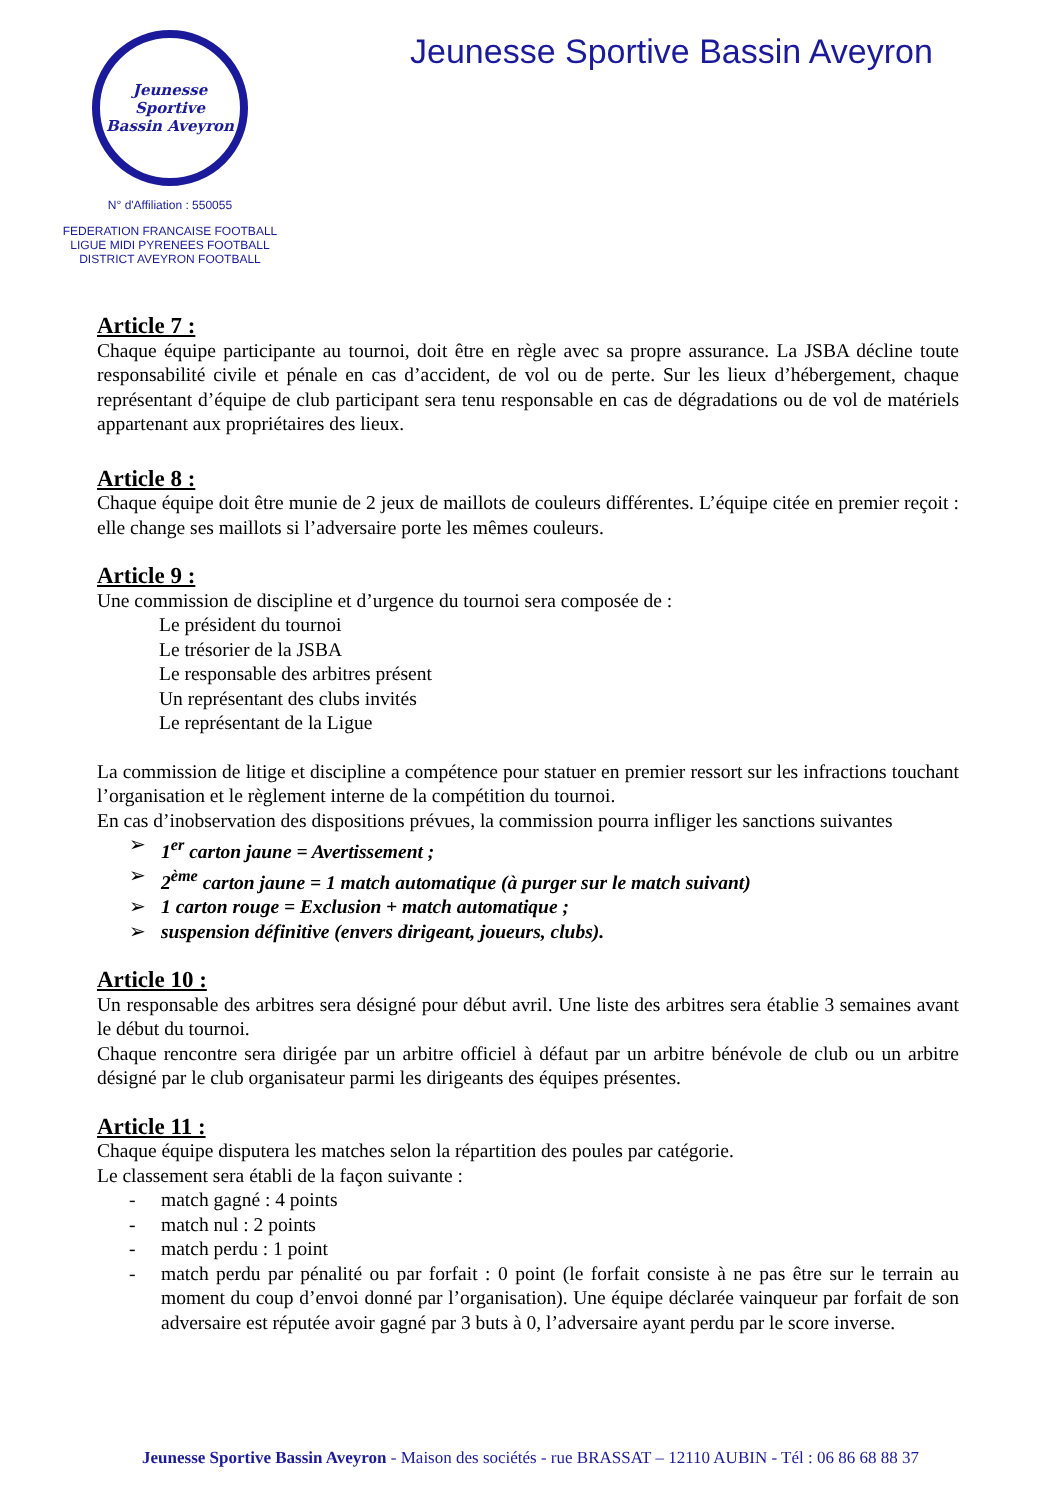Jeunesse Sportive
Bassin Aveyron
N° d'Affiliation : 550055
FEDERATION FRANCAISE FOOTBALL
LIGUE MIDI PYRENEES FOOTBALL
DISTRICT AVEYRON FOOTBALL
Jeunesse Sportive Bassin Aveyron
Article 7 :
Chaque équipe participante au tournoi, doit être en règle avec sa propre assurance. La JSBA décline toute responsabilité civile et pénale en cas d’accident, de vol ou de perte. Sur les lieux d’hébergement, chaque représentant d’équipe de club participant sera tenu responsable en cas de dégradations ou de vol de matériels appartenant aux propriétaires des lieux.
Article 8 :
Chaque équipe doit être munie de 2 jeux de maillots de couleurs différentes. L’équipe citée en premier reçoit : elle change ses maillots si l’adversaire porte les mêmes couleurs.
Article 9 :
Une commission de discipline et d’urgence du tournoi sera composée de :
Le président du tournoi
Le trésorier de la JSBA
Le responsable des arbitres présent
Un représentant des clubs invités
Le représentant de la Ligue
La commission de litige et discipline a compétence pour statuer en premier ressort sur les infractions touchant l’organisation et le règlement interne de la compétition du tournoi.
En cas d’inobservation des dispositions prévues, la commission pourra infliger les sanctions suivantes
➢ 1<sup>er</sup> carton jaune = Avertissement ;
➢ 2<sup>ème</sup> carton jaune = 1 match automatique (à purger sur le match suivant)
➢ 1 carton rouge = Exclusion + match automatique ;
➢ suspension définitive (envers dirigeant, joueurs, clubs).
Article 10 :
Un responsable des arbitres sera désigné pour début avril. Une liste des arbitres sera établie 3 semaines avant le début du tournoi.
Chaque rencontre sera dirigée par un arbitre officiel à défaut par un arbitre bénévole de club ou un arbitre désigné par le club organisateur parmi les dirigeants des équipes présentes.
Article 11 :
Chaque équipe disputera les matches selon la répartition des poules par catégorie.
Le classement sera établi de la façon suivante :
- match gagné : 4 points
- match nul : 2 points
- match perdu : 1 point
- match perdu par pénalité ou par forfait : 0 point (le forfait consiste à ne pas être sur le terrain au moment du coup d’envoi donné par l’organisation). Une équipe déclarée vainqueur par forfait de son adversaire est réputée avoir gagné par 3 buts à 0, l’adversaire ayant perdu par le score inverse.
Jeunesse Sportive Bassin Aveyron - Maison des sociétés - rue BRASSAT – 12110 AUBIN - Tél : 06 86 68 88 37